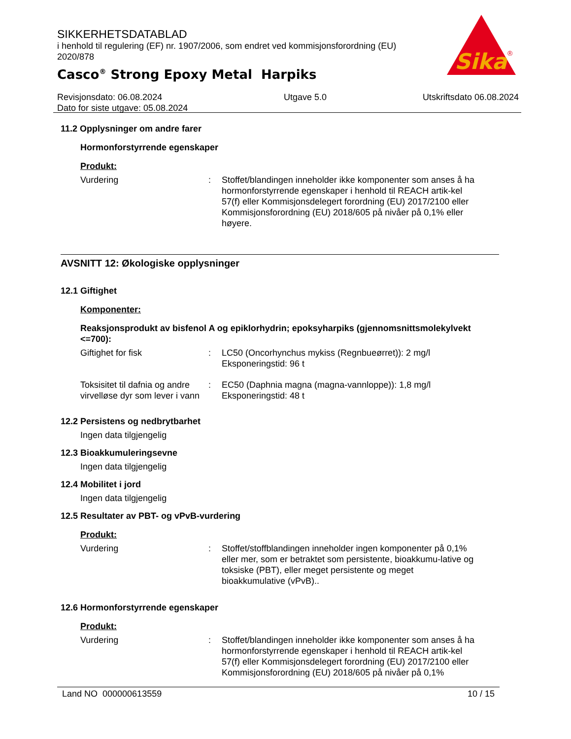SIKKERHETSDATABLAD
i henhold til regulering (EF) nr. 1907/2006, som endret ved kommisjonsforordning (EU) 2020/878
Casco<sup>®</sup> Strong Epoxy Metal Harpiks
Sika
®
Revisjonsdato: 06.08.2024
Dato for siste utgave: 05.08.2024
Utgave 5.0 Utskriftsdato 06.08.2024
11.2 Opplysninger om andre farer
Hormonforstyrrende egenskaper
Produkt:
Vurdering : Stoffet/blandingen inneholder ikke komponenter som anses å ha hormonforstyrrende egenskaper i henhold til REACH artik-kel 57(f) eller Kommisjonsdelegert forordning (EU) 2017/2100 eller Kommisjonsforordning (EU) 2018/605 på nivåer på 0,1% eller høyere.
AVSNITT 12: Økologiske opplysninger
12.1 Giftighet
Komponenter:
Reaksjonsprodukt av bisfenol A og epiklorhydrin; epoksyharpiks (gjennomsnittsmolekylvekt <=700):
Giftighet for fisk : LC50 (Oncorhynchus mykiss (Regnbueørret)): 2 mg/l
Eksponeringstid: 96 t
Toksisitet til dafnia og andre virvelløse dyr som lever i vann
: EC50 (Daphnia magna (magna-vannloppe)): 1,8 mg/l
Eksponeringstid: 48 t
12.2 Persistens og nedbrytbarhet
Ingen data tilgjengelig
12.3 Bioakkumuleringsevne
Ingen data tilgjengelig
12.4 Mobilitet i jord
Ingen data tilgjengelig
12.5 Resultater av PBT- og vPvB-vurdering
Produkt:
Vurdering : Stoffet/stoffblandingen inneholder ingen komponenter på 0,1% eller mer, som er betraktet som persistente, bioakkumu-lative og toksiske (PBT), eller meget persistente og meget bioakkumulative (vPvB)..
12.6 Hormonforstyrrende egenskaper
Produkt:
Vurdering : Stoffet/blandingen inneholder ikke komponenter som anses å ha hormonforstyrrende egenskaper i henhold til REACH artik-kel 57(f) eller Kommisjonsdelegert forordning (EU) 2017/2100 eller Kommisjonsforordning (EU) 2018/605 på nivåer på 0,1%
Land NO 000000613559 10 / 15